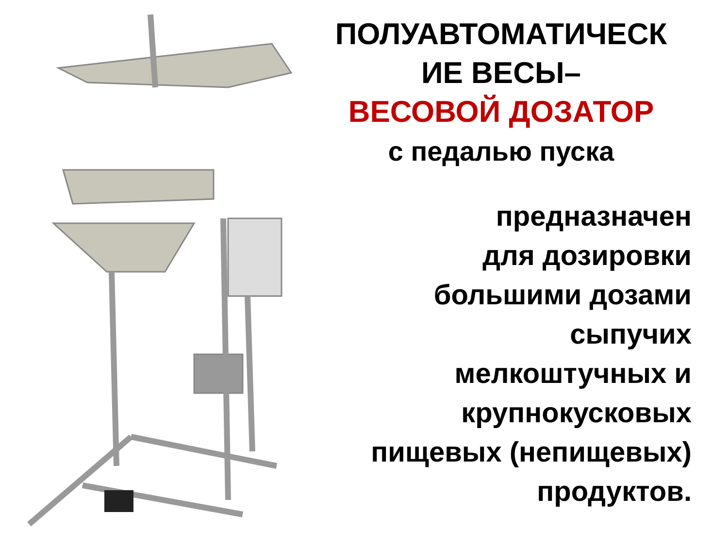ПОЛУАВТОМАТИЧЕСК
ИЕ ВЕСЫ–
ВЕСОВОЙ ДОЗАТОР
с педалью пуска
предназначен
для дозировки
большими дозами
сыпучих
мелкоштучных и
крупнокусковых
пищевых (непищевых)
продуктов.